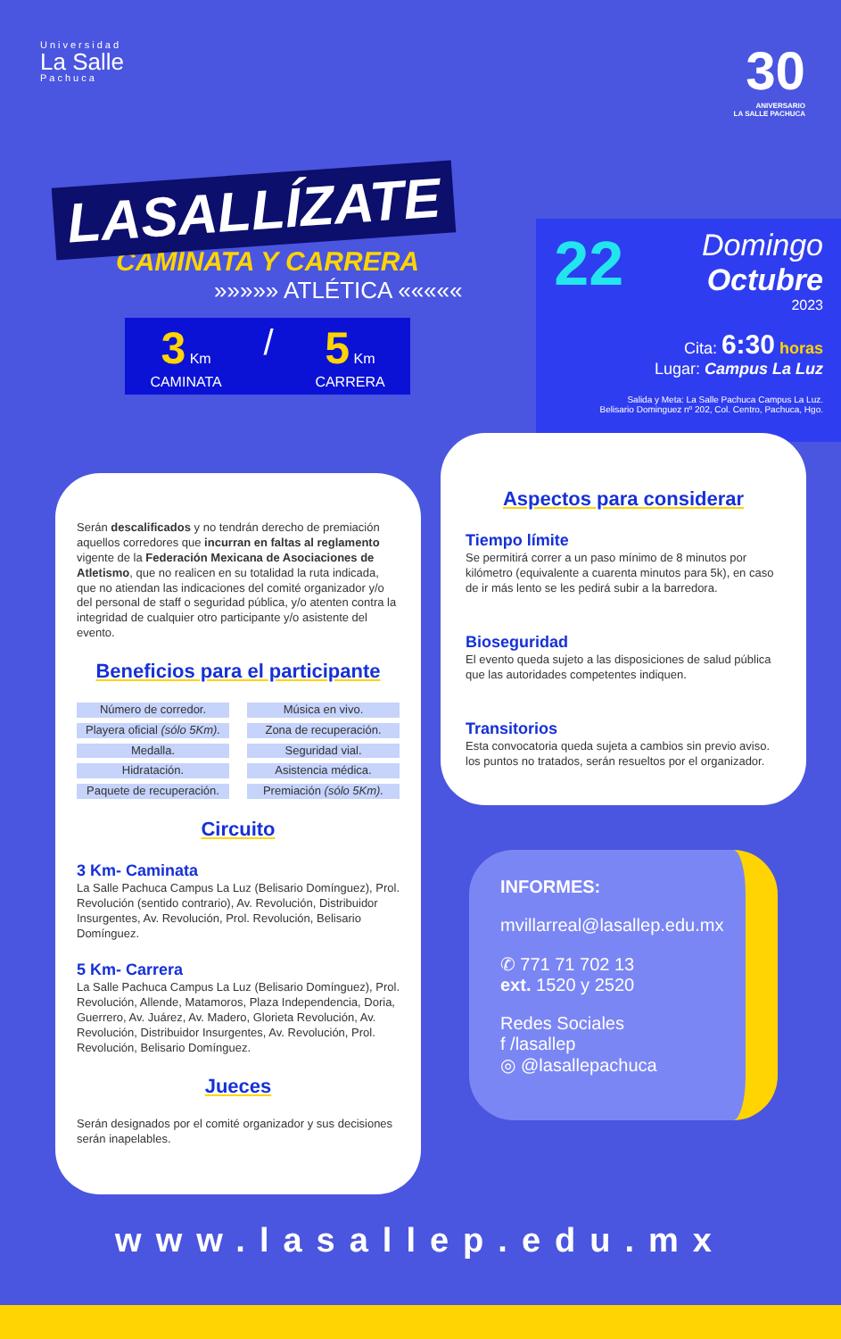Universidad
La Salle
Pachuca
30
ANIVERSARIO
LA SALLE PACHUCA
LASALLÍZATE
CAMINATA Y CARRERA
»»»»» ATLÉTICA «««««
3 Km
CAMINATA
/
5 Km
CARRERA
22
Domingo
Octubre
2023
Cita: 6:30 horas
Lugar: Campus La Luz
Salida y Meta: La Salle Pachuca Campus La Luz.
Belisario Dominguez nº 202, Col. Centro, Pachuca, Hgo.
Serán descalificados y no tendrán derecho de premiación aquellos corredores que incurran en faltas al reglamento vigente de la Federación Mexicana de Asociaciones de Atletismo, que no realicen en su totalidad la ruta indicada, que no atiendan las indicaciones del comité organizador y/o del personal de staff o seguridad pública, y/o atenten contra la integridad de cualquier otro participante y/o asistente del evento.
Beneficios para el participante
Número de corredor.
Música en vivo.
Playera oficial (sólo 5Km).
Zona de recuperación.
Medalla.
Seguridad vial.
Hidratación.
Asistencia médica.
Paquete de recuperación.
Premiación (sólo 5Km).
Circuito
3 Km- Caminata
La Salle Pachuca Campus La Luz (Belisario Domínguez), Prol. Revolución (sentido contrario), Av. Revolución, Distribuidor Insurgentes, Av. Revolución, Prol. Revolución, Belisario Domínguez.
5 Km- Carrera
La Salle Pachuca Campus La Luz (Belisario Domínguez), Prol. Revolución, Allende, Matamoros, Plaza Independencia, Doria, Guerrero, Av. Juárez, Av. Madero, Glorieta Revolución, Av. Revolución, Distribuidor Insurgentes, Av. Revolución, Prol. Revolución, Belisario Domínguez.
Jueces
Serán designados por el comité organizador y sus decisiones serán inapelables.
Aspectos para considerar
Tiempo límite
Se permitirá correr a un paso mínimo de 8 minutos por kilómetro (equivalente a cuarenta minutos para 5k), en caso de ir más lento se les pedirá subir a la barredora.
Bioseguridad
El evento queda sujeto a las disposiciones de salud pública que las autoridades competentes indiquen.
Transitorios
Esta convocatoria queda sujeta a cambios sin previo aviso. los puntos no tratados, serán resueltos por el organizador.
INFORMES:
mvillarreal@lasallep.edu.mx
✆ 771 71 702 13
ext. 1520 y 2520
Redes Sociales
f /lasallep
◎ @lasallepachuca
www.lasallep.edu.mx